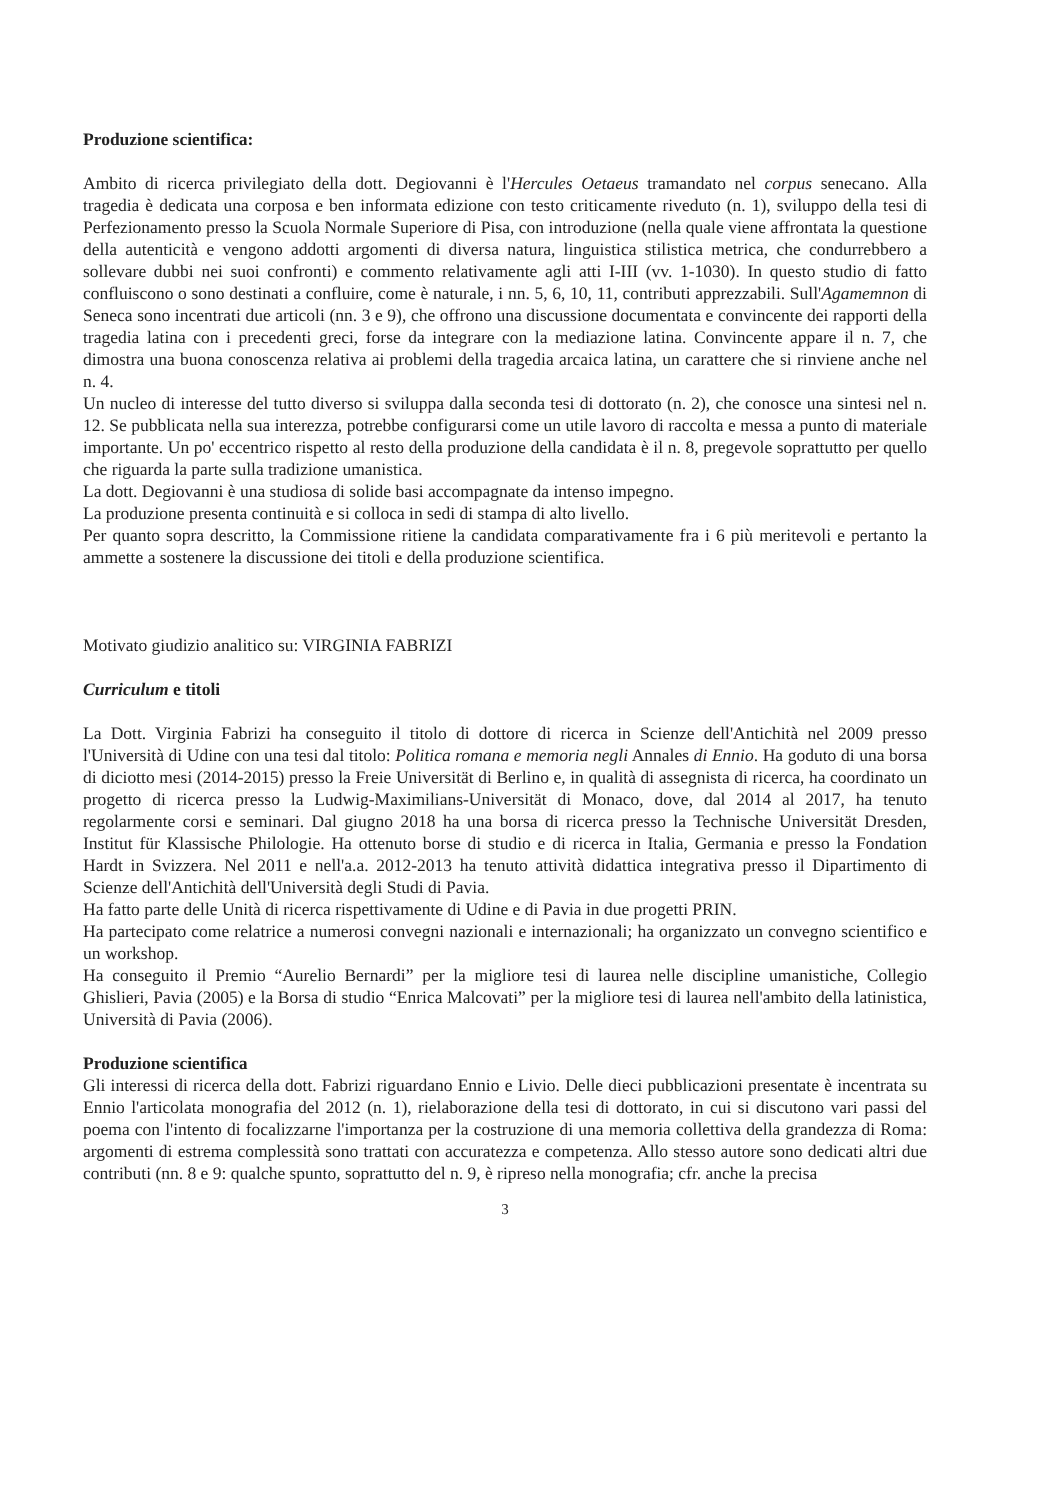Produzione scientifica:
Ambito di ricerca privilegiato della dott. Degiovanni è l'Hercules Oetaeus tramandato nel corpus senecano. Alla tragedia è dedicata una corposa e ben informata edizione con testo criticamente riveduto (n. 1), sviluppo della tesi di Perfezionamento presso la Scuola Normale Superiore di Pisa, con introduzione (nella quale viene affrontata la questione della autenticità e vengono addotti argomenti di diversa natura, linguistica stilistica metrica, che condurrebbero a sollevare dubbi nei suoi confronti) e commento relativamente agli atti I-III (vv. 1-1030). In questo studio di fatto confluiscono o sono destinati a confluire, come è naturale, i nn. 5, 6, 10, 11, contributi apprezzabili. Sull'Agamemnon di Seneca sono incentrati due articoli (nn. 3 e 9), che offrono una discussione documentata e convincente dei rapporti della tragedia latina con i precedenti greci, forse da integrare con la mediazione latina. Convincente appare il n. 7, che dimostra una buona conoscenza relativa ai problemi della tragedia arcaica latina, un carattere che si rinviene anche nel n. 4.
Un nucleo di interesse del tutto diverso si sviluppa dalla seconda tesi di dottorato (n. 2), che conosce una sintesi nel n. 12. Se pubblicata nella sua interezza, potrebbe configurarsi come un utile lavoro di raccolta e messa a punto di materiale importante. Un po' eccentrico rispetto al resto della produzione della candidata è il n. 8, pregevole soprattutto per quello che riguarda la parte sulla tradizione umanistica.
La dott. Degiovanni è una studiosa di solide basi accompagnate da intenso impegno.
La produzione presenta continuità e si colloca in sedi di stampa di alto livello.
Per quanto sopra descritto, la Commissione ritiene la candidata comparativamente fra i 6 più meritevoli e pertanto la ammette a sostenere la discussione dei titoli e della produzione scientifica.
Motivato giudizio analitico su: VIRGINIA FABRIZI
Curriculum e titoli
La Dott. Virginia Fabrizi ha conseguito il titolo di dottore di ricerca in Scienze dell'Antichità nel 2009 presso l'Università di Udine con una tesi dal titolo: Politica romana e memoria negli Annales di Ennio. Ha goduto di una borsa di diciotto mesi (2014-2015) presso la Freie Universität di Berlino e, in qualità di assegnista di ricerca, ha coordinato un progetto di ricerca presso la Ludwig-Maximilians-Universität di Monaco, dove, dal 2014 al 2017, ha tenuto regolarmente corsi e seminari. Dal giugno 2018 ha una borsa di ricerca presso la Technische Universität Dresden, Institut für Klassische Philologie. Ha ottenuto borse di studio e di ricerca in Italia, Germania e presso la Fondation Hardt in Svizzera. Nel 2011 e nell'a.a. 2012-2013 ha tenuto attività didattica integrativa presso il Dipartimento di Scienze dell'Antichità dell'Università degli Studi di Pavia.
Ha fatto parte delle Unità di ricerca rispettivamente di Udine e di Pavia in due progetti PRIN.
Ha partecipato come relatrice a numerosi convegni nazionali e internazionali; ha organizzato un convegno scientifico e un workshop.
Ha conseguito il Premio “Aurelio Bernardi” per la migliore tesi di laurea nelle discipline umanistiche, Collegio Ghislieri, Pavia (2005) e la Borsa di studio “Enrica Malcovati” per la migliore tesi di laurea nell'ambito della latinistica, Università di Pavia (2006).
Produzione scientifica
Gli interessi di ricerca della dott. Fabrizi riguardano Ennio e Livio. Delle dieci pubblicazioni presentate è incentrata su Ennio l'articolata monografia del 2012 (n. 1), rielaborazione della tesi di dottorato, in cui si discutono vari passi del poema con l'intento di focalizzarne l'importanza per la costruzione di una memoria collettiva della grandezza di Roma: argomenti di estrema complessità sono trattati con accuratezza e competenza. Allo stesso autore sono dedicati altri due contributi (nn. 8 e 9: qualche spunto, soprattutto del n. 9, è ripreso nella monografia; cfr. anche la precisa
3